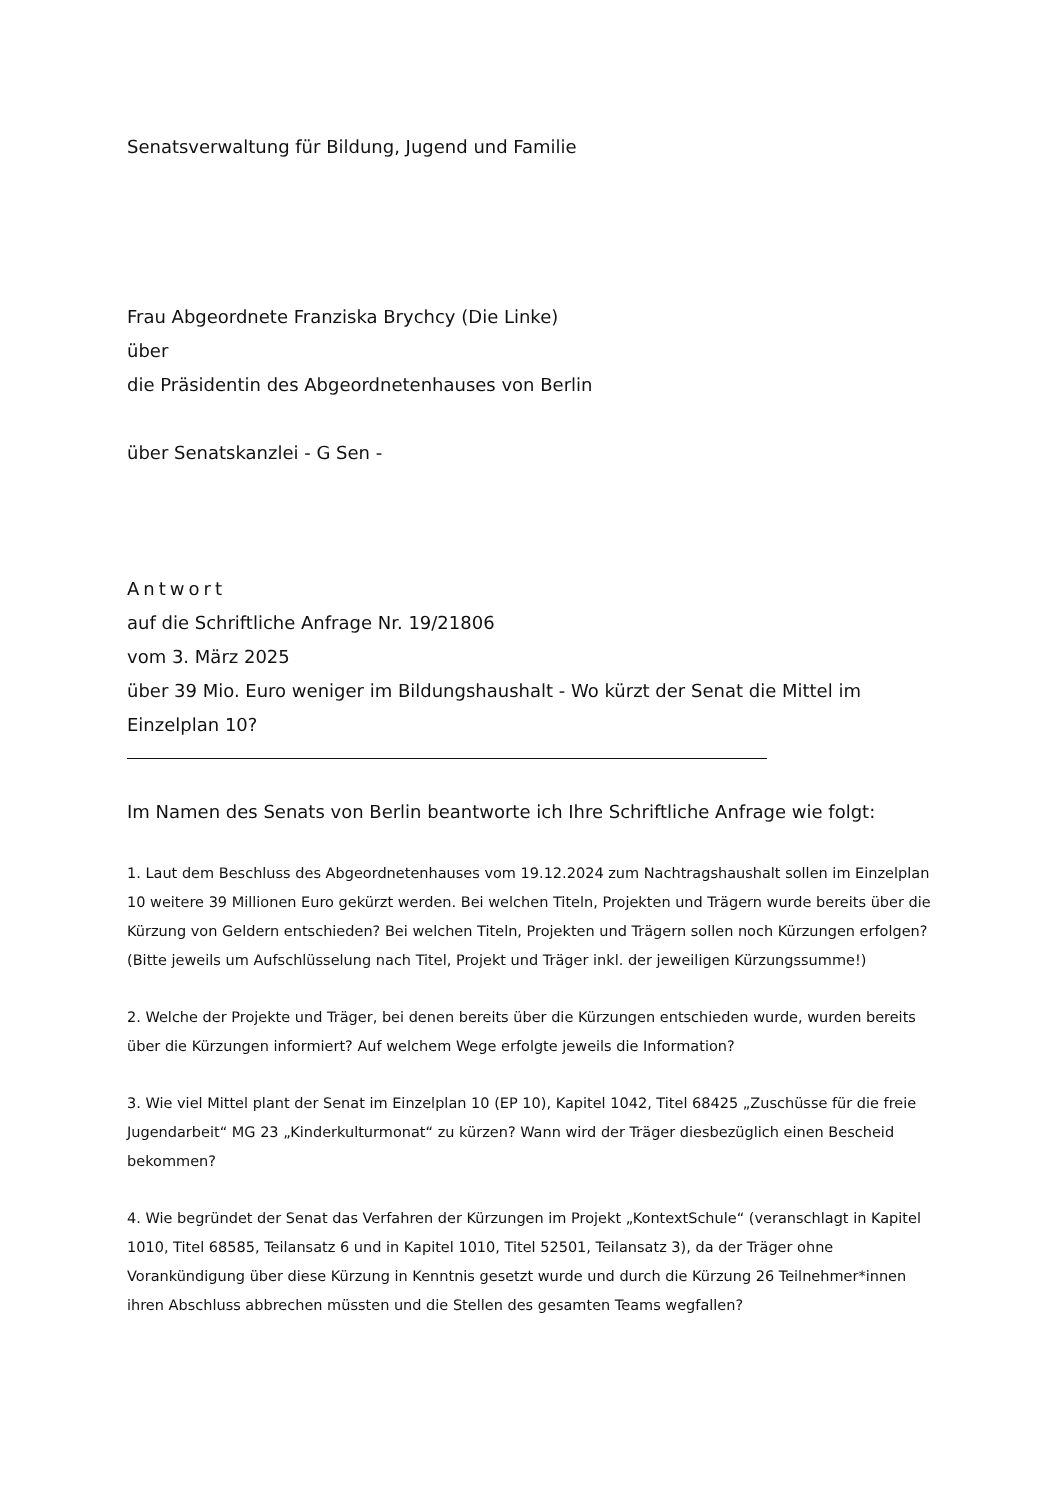Senatsverwaltung für Bildung, Jugend und Familie
Frau Abgeordnete Franziska Brychcy (Die Linke)
über
die Präsidentin des Abgeordnetenhauses von Berlin
über Senatskanzlei - G Sen -
Antwort
auf die Schriftliche Anfrage Nr. 19/21806
vom 3. März 2025
über 39 Mio. Euro weniger im Bildungshaushalt - Wo kürzt der Senat die Mittel im Einzelplan 10?
Im Namen des Senats von Berlin beantworte ich Ihre Schriftliche Anfrage wie folgt:
1. Laut dem Beschluss des Abgeordnetenhauses vom 19.12.2024 zum Nachtragshaushalt sollen im Einzelplan 10 weitere 39 Millionen Euro gekürzt werden. Bei welchen Titeln, Projekten und Trägern wurde bereits über die Kürzung von Geldern entschieden? Bei welchen Titeln, Projekten und Trägern sollen noch Kürzungen erfolgen? (Bitte jeweils um Aufschlüsselung nach Titel, Projekt und Träger inkl. der jeweiligen Kürzungssumme!)
2. Welche der Projekte und Träger, bei denen bereits über die Kürzungen entschieden wurde, wurden bereits über die Kürzungen informiert? Auf welchem Wege erfolgte jeweils die Information?
3. Wie viel Mittel plant der Senat im Einzelplan 10 (EP 10), Kapitel 1042, Titel 68425 „Zuschüsse für die freie Jugendarbeit“ MG 23 „Kinderkulturmonat“ zu kürzen? Wann wird der Träger diesbezüglich einen Bescheid bekommen?
4. Wie begründet der Senat das Verfahren der Kürzungen im Projekt „KontextSchule“ (veranschlagt in Kapitel 1010, Titel 68585, Teilansatz 6 und in Kapitel 1010, Titel 52501, Teilansatz 3), da der Träger ohne Vorankündigung über diese Kürzung in Kenntnis gesetzt wurde und durch die Kürzung 26 Teilnehmer*innen ihren Abschluss abbrechen müssten und die Stellen des gesamten Teams wegfallen?